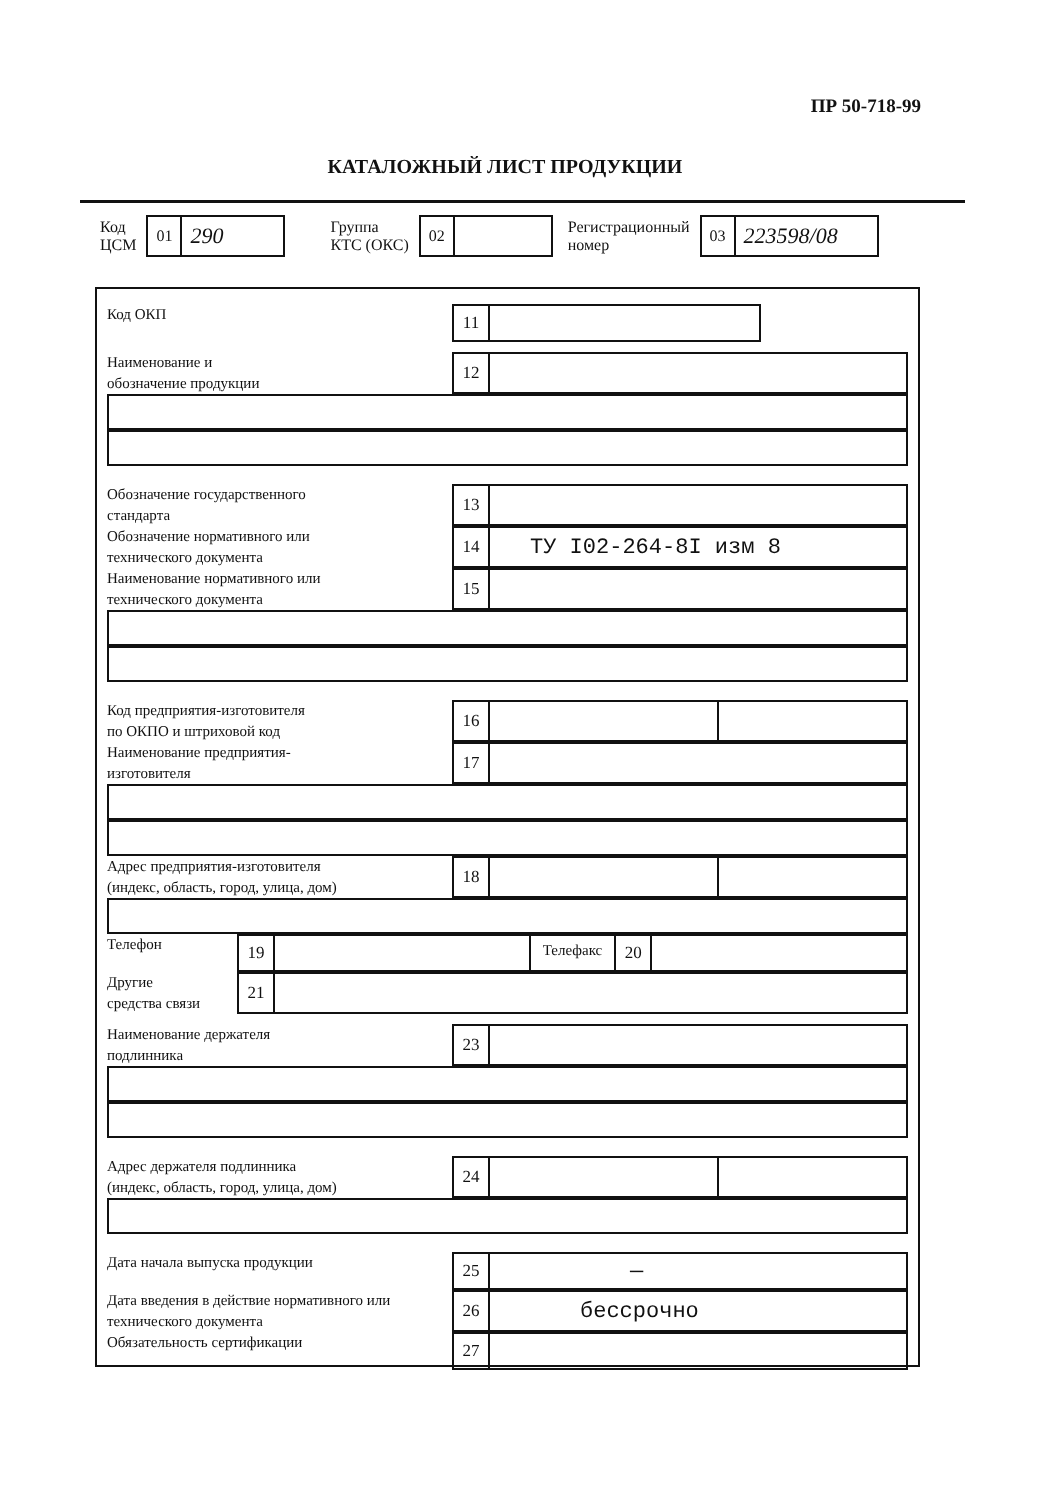ПР 50-718-99
КАТАЛОЖНЫЙ ЛИСТ ПРОДУКЦИИ
Код
ЦСМ
01
290
Группа
КТС (ОКС)
02
Регистрационный
номер
03
223598/08
Код ОКП
11
Наименование и
обозначение продукции
12
Обозначение государственного
стандарта
13
Обозначение нормативного или
технического документа
14
ТУ I02-264-8I изм 8
Наименование нормативного или
технического документа
15
Код предприятия-изготовителя
по ОКПО и штриховой код
16
Наименование предприятия-
изготовителя
17
Адрес предприятия-изготовителя
(индекс, область, город, улица, дом)
18
Телефон
19
Телефакс
20
Другие
средства связи
21
Наименование держателя
подлинника
23
Адрес держателя подлинника
(индекс, область, город, улица, дом)
24
Дата начала выпуска продукции
25
—
Дата введения в действие нормативного или
технического документа
26
бессрочно
Обязательность сертификации
27